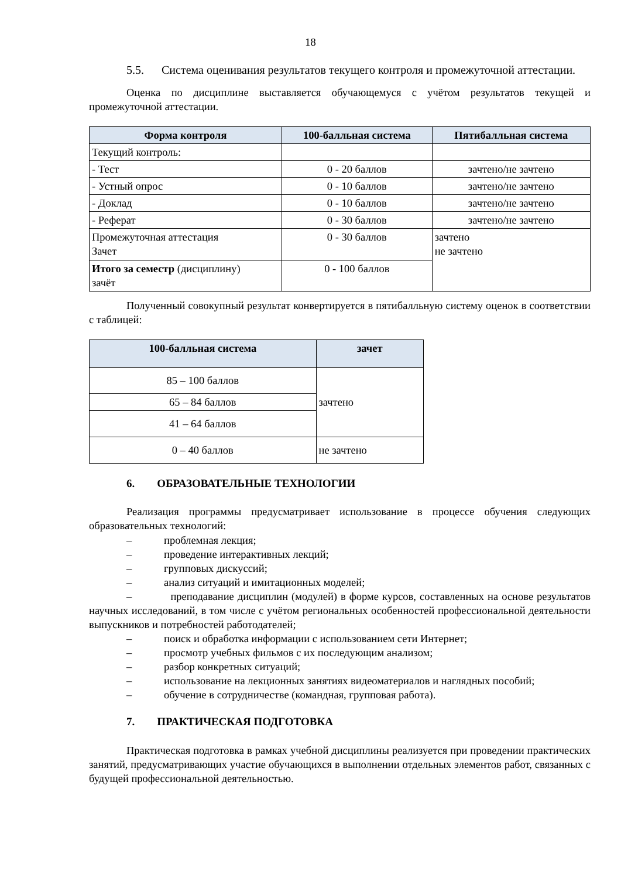18
5.5. Система оценивания результатов текущего контроля и промежуточной аттестации.
Оценка по дисциплине выставляется обучающемуся с учётом результатов текущей и промежуточной аттестации.
| Форма контроля | 100-балльная система | Пятибалльная система |
| --- | --- | --- |
| Текущий контроль: | | |
| - Тест | 0 - 20 баллов | зачтено/не зачтено |
| - Устный опрос | 0 - 10 баллов | зачтено/не зачтено |
| - Доклад | 0 - 10 баллов | зачтено/не зачтено |
| - Реферат | 0 - 30 баллов | зачтено/не зачтено |
| Промежуточная аттестация Зачет | 0 - 30 баллов | зачтено не зачтено |
| Итого за семестр (дисциплину) зачёт | 0 - 100 баллов | |
Полученный совокупный результат конвертируется в пятибалльную систему оценок в соответствии с таблицей:
| 100-балльная система | зачет |
| --- | --- |
| 85 – 100 баллов | зачтено |
| 65 – 84 баллов | |
| 41 – 64 баллов | |
| 0 – 40 баллов | не зачтено |
6. ОБРАЗОВАТЕЛЬНЫЕ ТЕХНОЛОГИИ
Реализация программы предусматривает использование в процессе обучения следующих образовательных технологий:
– проблемная лекция;
– проведение интерактивных лекций;
– групповых дискуссий;
– анализ ситуаций и имитационных моделей;
– преподавание дисциплин (модулей) в форме курсов, составленных на основе результатов научных исследований, в том числе с учётом региональных особенностей профессиональной деятельности выпускников и потребностей работодателей;
– поиск и обработка информации с использованием сети Интернет;
– просмотр учебных фильмов с их последующим анализом;
– разбор конкретных ситуаций;
– использование на лекционных занятиях видеоматериалов и наглядных пособий;
– обучение в сотрудничестве (командная, групповая работа).
7. ПРАКТИЧЕСКАЯ ПОДГОТОВКА
Практическая подготовка в рамках учебной дисциплины реализуется при проведении практических занятий, предусматривающих участие обучающихся в выполнении отдельных элементов работ, связанных с будущей профессиональной деятельностью.